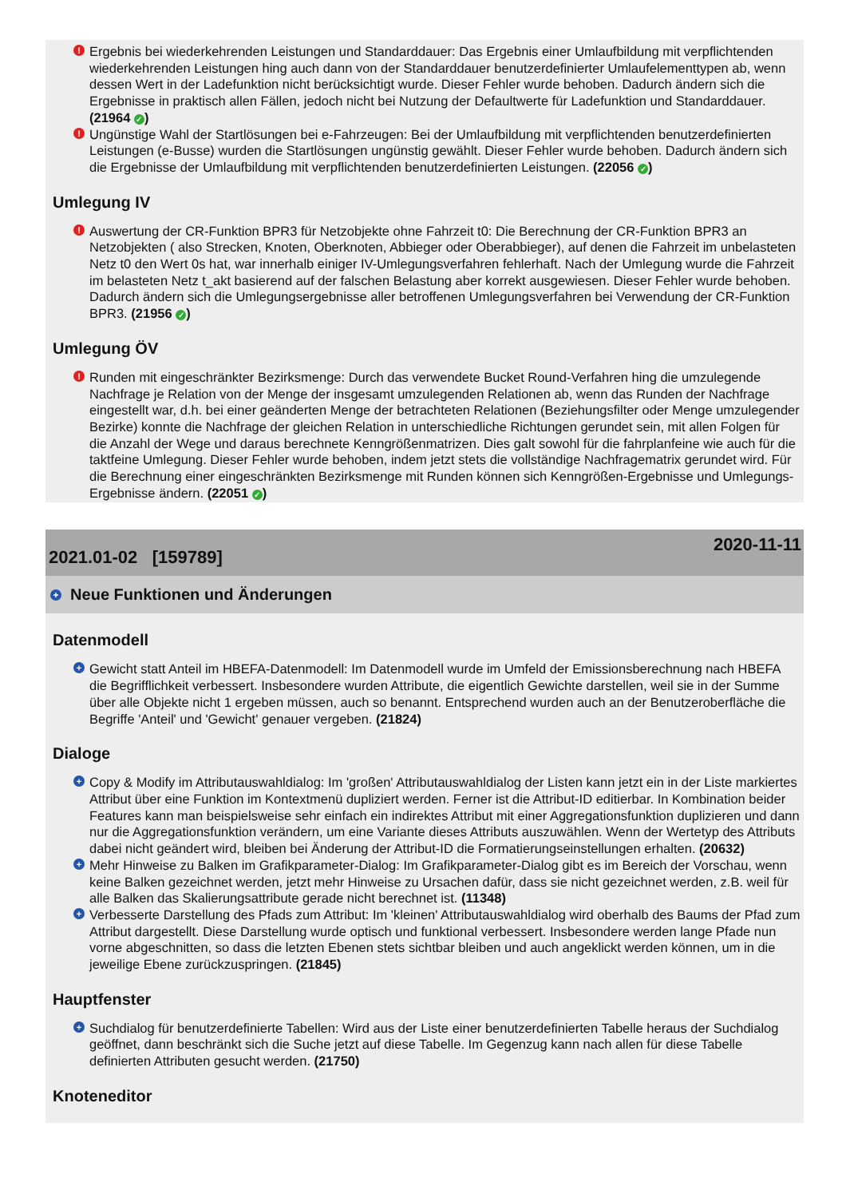! Ergebnis bei wiederkehrenden Leistungen und Standarddauer: Das Ergebnis einer Umlaufbildung mit verpflichtenden wiederkehrenden Leistungen hing auch dann von der Standarddauer benutzerdefinierter Umlaufelementtypen ab, wenn dessen Wert in der Ladefunktion nicht berücksichtigt wurde. Dieser Fehler wurde behoben. Dadurch ändern sich die Ergebnisse in praktisch allen Fällen, jedoch nicht bei Nutzung der Defaultwerte für Ladefunktion und Standarddauer. (21964 ✓)
! Ungünstige Wahl der Startlösungen bei e-Fahrzeugen: Bei der Umlaufbildung mit verpflichtenden benutzerdefinierten Leistungen (e-Busse) wurden die Startlösungen ungünstig gewählt. Dieser Fehler wurde behoben. Dadurch ändern sich die Ergebnisse der Umlaufbildung mit verpflichtenden benutzerdefinierten Leistungen. (22056 ✓)
Umlegung IV
! Auswertung der CR-Funktion BPR3 für Netzobjekte ohne Fahrzeit t0: Die Berechnung der CR-Funktion BPR3 an Netzobjekten ( also Strecken, Knoten, Oberknoten, Abbieger oder Oberabbieger), auf denen die Fahrzeit im unbelasteten Netz t0 den Wert 0s hat, war innerhalb einiger IV-Umlegungsverfahren fehlerhaft. Nach der Umlegung wurde die Fahrzeit im belasteten Netz t_akt basierend auf der falschen Belastung aber korrekt ausgewiesen. Dieser Fehler wurde behoben. Dadurch ändern sich die Umlegungsergebnisse aller betroffenen Umlegungsverfahren bei Verwendung der CR-Funktion BPR3. (21956 ✓)
Umlegung ÖV
! Runden mit eingeschränkter Bezirksmenge: Durch das verwendete Bucket Round-Verfahren hing die umzulegende Nachfrage je Relation von der Menge der insgesamt umzulegenden Relationen ab, wenn das Runden der Nachfrage eingestellt war, d.h. bei einer geänderten Menge der betrachteten Relationen (Beziehungsfilter oder Menge umzulegender Bezirke) konnte die Nachfrage der gleichen Relation in unterschiedliche Richtungen gerundet sein, mit allen Folgen für die Anzahl der Wege und daraus berechnete Kenngrößenmatrizen. Dies galt sowohl für die fahrplanfeine wie auch für die taktfeine Umlegung. Dieser Fehler wurde behoben, indem jetzt stets die vollständige Nachfragematrix gerundet wird. Für die Berechnung einer eingeschränkten Bezirksmenge mit Runden können sich Kenngrößen-Ergebnisse und Umlegungs-Ergebnisse ändern. (22051 ✓)
2021.01-02 [159789] 2020-11-11
+ Neue Funktionen und Änderungen
Datenmodell
+ Gewicht statt Anteil im HBEFA-Datenmodell: Im Datenmodell wurde im Umfeld der Emissionsberechnung nach HBEFA die Begrifflichkeit verbessert. Insbesondere wurden Attribute, die eigentlich Gewichte darstellen, weil sie in der Summe über alle Objekte nicht 1 ergeben müssen, auch so benannt. Entsprechend wurden auch an der Benutzeroberfläche die Begriffe 'Anteil' und 'Gewicht' genauer vergeben. (21824)
Dialoge
+ Copy & Modify im Attributauswahldialog: Im 'großen' Attributauswahldialog der Listen kann jetzt ein in der Liste markiertes Attribut über eine Funktion im Kontextmenü dupliziert werden. Ferner ist die Attribut-ID editierbar. In Kombination beider Features kann man beispielsweise sehr einfach ein indirektes Attribut mit einer Aggregationsfunktion duplizieren und dann nur die Aggregationsfunktion verändern, um eine Variante dieses Attributs auszuwählen. Wenn der Wertetyp des Attributs dabei nicht geändert wird, bleiben bei Änderung der Attribut-ID die Formatierungseinstellungen erhalten. (20632)
+ Mehr Hinweise zu Balken im Grafikparameter-Dialog: Im Grafikparameter-Dialog gibt es im Bereich der Vorschau, wenn keine Balken gezeichnet werden, jetzt mehr Hinweise zu Ursachen dafür, dass sie nicht gezeichnet werden, z.B. weil für alle Balken das Skalierungsattribute gerade nicht berechnet ist. (11348)
+ Verbesserte Darstellung des Pfads zum Attribut: Im 'kleinen' Attributauswahldialog wird oberhalb des Baums der Pfad zum Attribut dargestellt. Diese Darstellung wurde optisch und funktional verbessert. Insbesondere werden lange Pfade nun vorne abgeschnitten, so dass die letzten Ebenen stets sichtbar bleiben und auch angeklickt werden können, um in die jeweilige Ebene zurückzuspringen. (21845)
Hauptfenster
+ Suchdialog für benutzerdefinierte Tabellen: Wird aus der Liste einer benutzerdefinierten Tabelle heraus der Suchdialog geöffnet, dann beschränkt sich die Suche jetzt auf diese Tabelle. Im Gegenzug kann nach allen für diese Tabelle definierten Attributen gesucht werden. (21750)
Knoteneditor